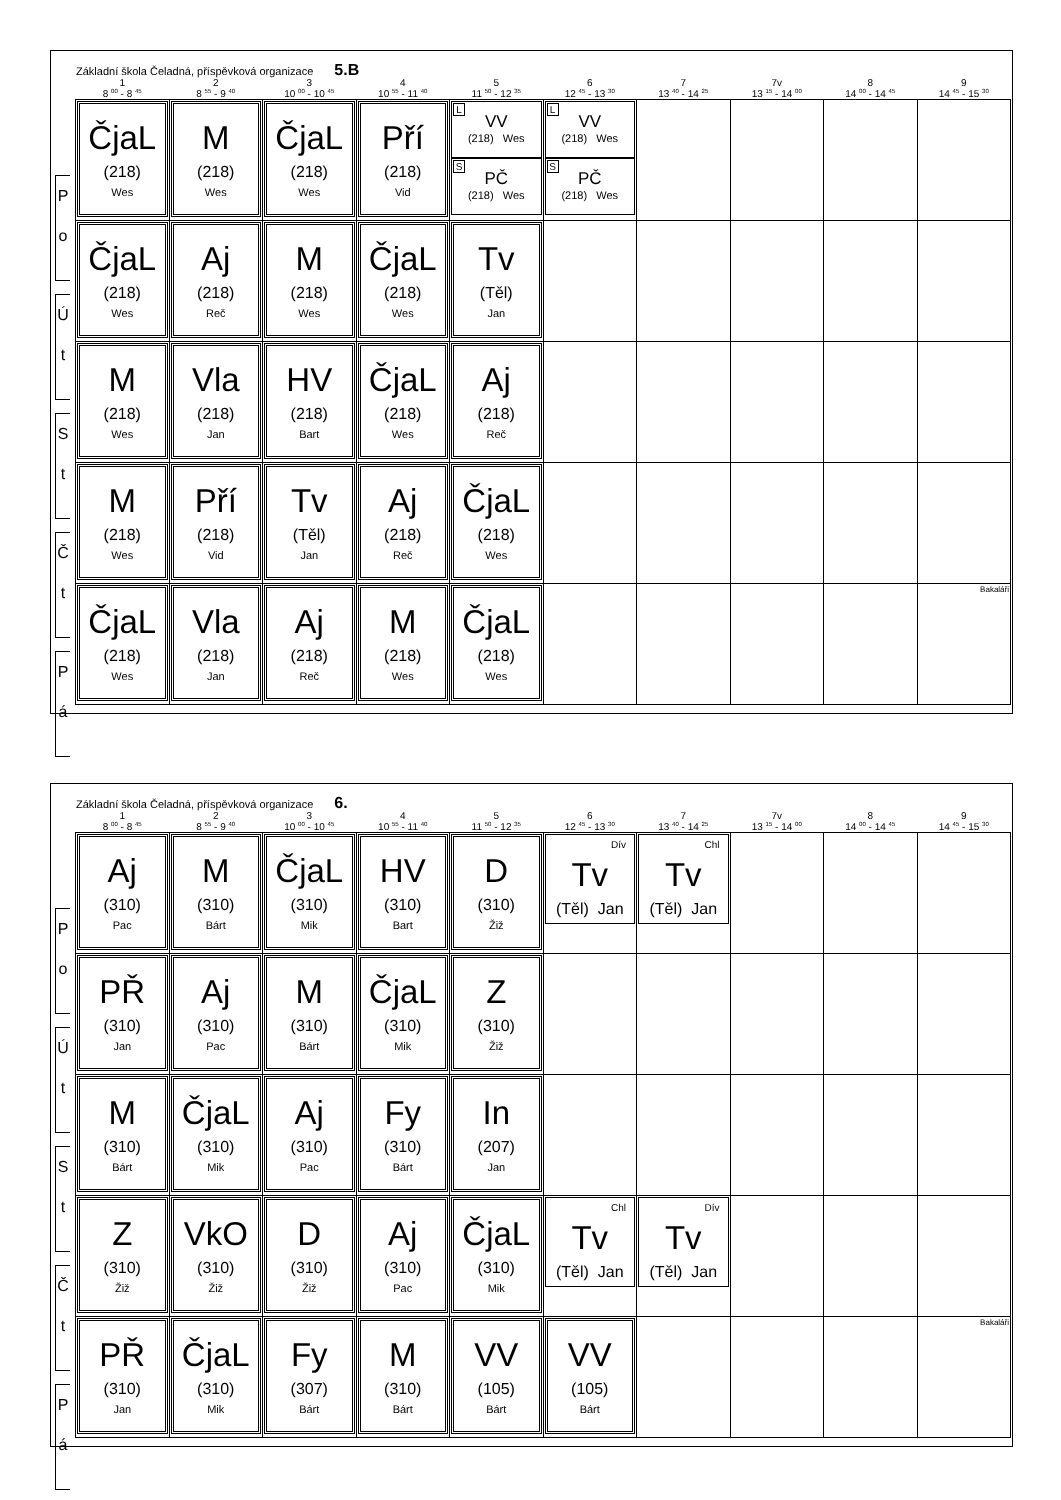Základní škola Čeladná, příspěvková organizace 5.B
| 1 | 2 | 3 | 4 | 5 | 6 | 7 | 7v | 8 | 9 |
| --- | --- | --- | --- | --- | --- | --- | --- | --- | --- |
| 8 <sup>00</sup> - 8 <sup>45</sup> | 8 <sup>55</sup> - 9 <sup>40</sup> | 10 <sup>00</sup> - 10 <sup>45</sup> | 10 <sup>55</sup> - 11 <sup>40</sup> | 11 <sup>50</sup> - 12 <sup>35</sup> | 12 <sup>45</sup> - 13 <sup>30</sup> | 13 <sup>40</sup> - 14 <sup>25</sup> | 13 <sup>15</sup> - 14 <sup>00</sup> | 14 <sup>00</sup> - 14 <sup>45</sup> | 14 <sup>45</sup> - 15 <sup>30</sup> |
| P o ČjaL (218) Wes | M (218) Wes | ČjaL (218) Wes | Pří (218) Vid | L VV (218) Wes S PČ (218) Wes | L VV (218) Wes S PČ (218) Wes | | | | |
| Ú t ČjaL (218) Wes | Aj (218) Reč | M (218) Wes | ČjaL (218) Wes | Tv (Těl) Jan | | | | | |
| S t M (218) Wes | Vla (218) Jan | HV (218) Bart | ČjaL (218) Wes | Aj (218) Reč | | | | | |
| Č t M (218) Wes | Pří (218) Vid | Tv (Těl) Jan | Aj (218) Reč | ČjaL (218) Wes | | | | | |
| P á ČjaL (218) Wes | Vla (218) Jan | Aj (218) Reč | M (218) Wes | ČjaL (218) Wes | | | | | Bakaláři |
Základní škola Čeladná, příspěvková organizace 6.
| 1 | 2 | 3 | 4 | 5 | 6 | 7 | 7v | 8 | 9 |
| --- | --- | --- | --- | --- | --- | --- | --- | --- | --- |
| 8 <sup>00</sup> - 8 <sup>45</sup> | 8 <sup>55</sup> - 9 <sup>40</sup> | 10 <sup>00</sup> - 10 <sup>45</sup> | 10 <sup>55</sup> - 11 <sup>40</sup> | 11 <sup>50</sup> - 12 <sup>35</sup> | 12 <sup>45</sup> - 13 <sup>30</sup> | 13 <sup>40</sup> - 14 <sup>25</sup> | 13 <sup>15</sup> - 14 <sup>00</sup> | 14 <sup>00</sup> - 14 <sup>45</sup> | 14 <sup>45</sup> - 15 <sup>30</sup> |
| P o Aj (310) Pac | M (310) Bárt | ČjaL (310) Mik | HV (310) Bart | D (310) Žiž | Dív Tv (Těl) Jan | Chl Tv (Těl) Jan | | | |
| Ú t PŘ (310) Jan | Aj (310) Pac | M (310) Bárt | ČjaL (310) Mik | Z (310) Žiž | | | | | |
| S t M (310) Bárt | ČjaL (310) Mik | Aj (310) Pac | Fy (310) Bárt | In (207) Jan | | | | | |
| Č t Z (310) Žiž | VkO (310) Žiž | D (310) Žiž | Aj (310) Pac | ČjaL (310) Mik | Chl Tv (Těl) Jan | Dív Tv (Těl) Jan | | | |
| P á PŘ (310) Jan | ČjaL (310) Mik | Fy (307) Bárt | M (310) Bárt | VV (105) Bárt | VV (105) Bárt | | | | Bakaláři |